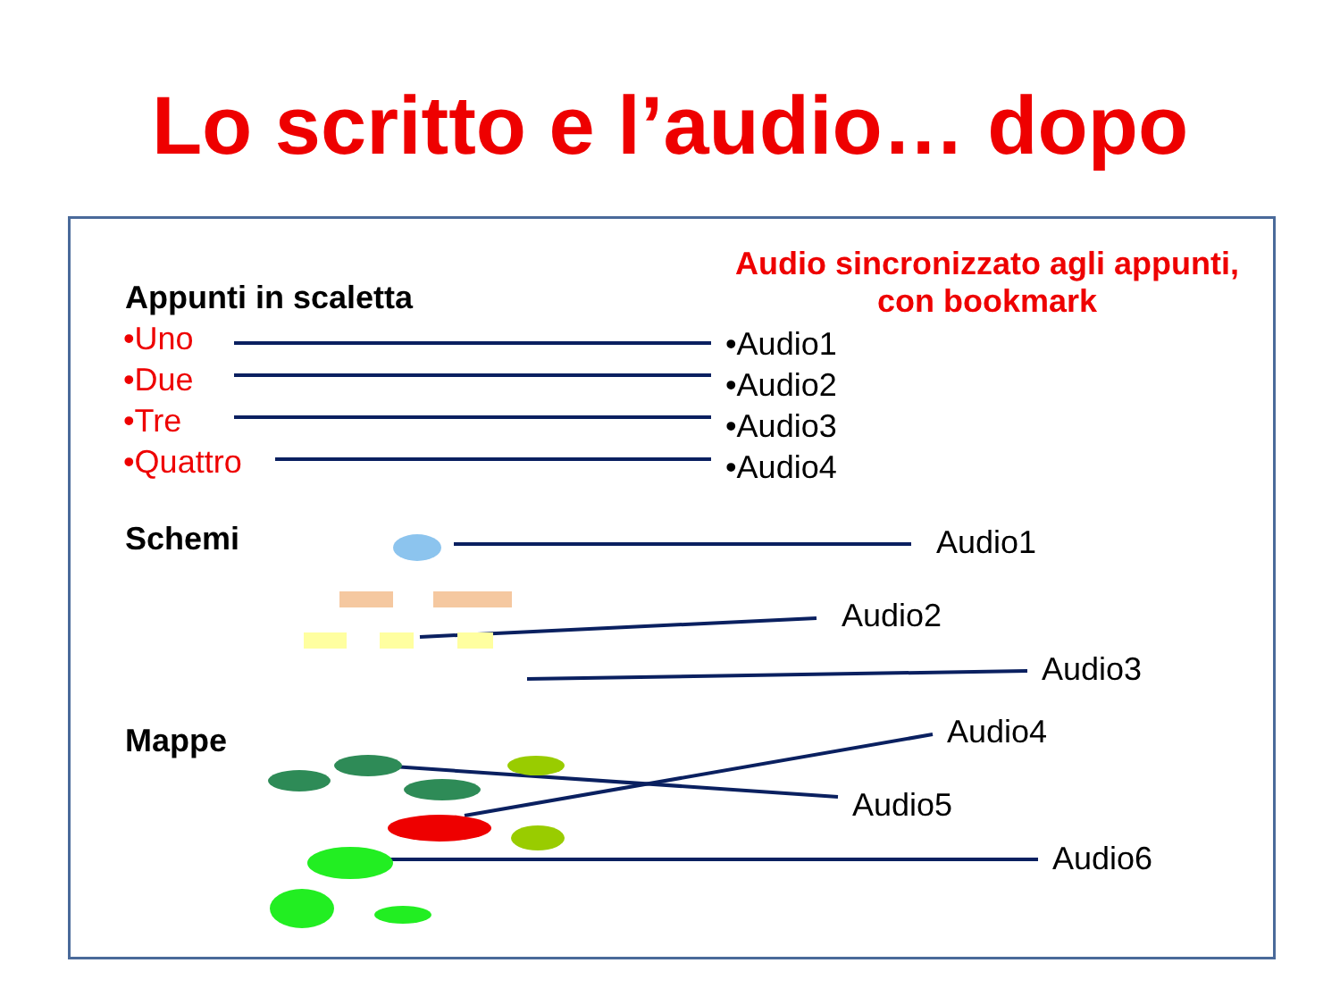Lo scritto e l’audio… dopo
Audio sincronizzato agli appunti, con bookmark
Appunti in scaletta
•Uno
•Due
•Tre
•Quattro
•Audio1
•Audio2
•Audio3
•Audio4
Schemi Audio1
Audio2
Audio3
Mappe Audio4
Audio5
Audio6